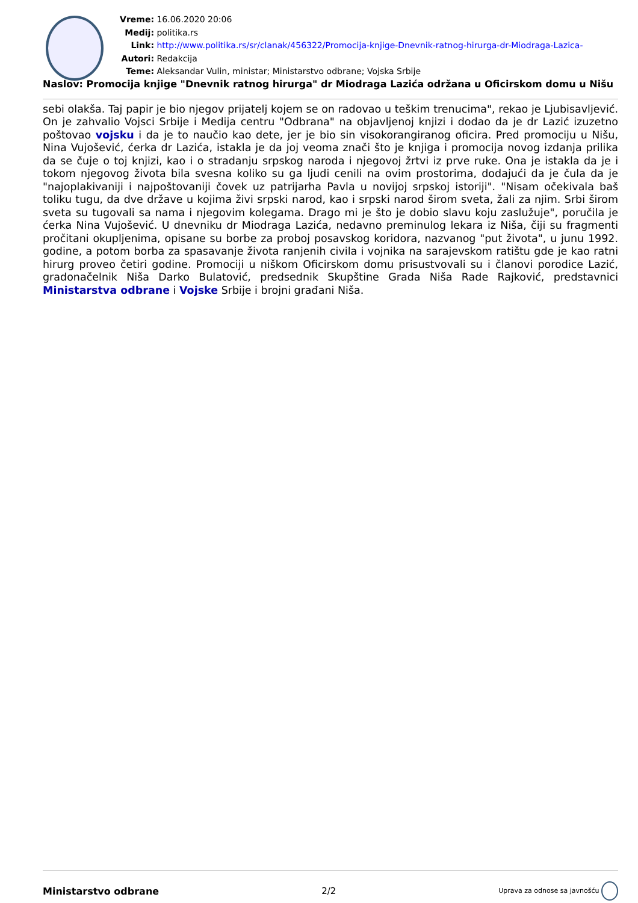Vreme: 16.06.2020 20:06
Medij: politika.rs
Link: http://www.politika.rs/sr/clanak/456322/Promocija-knjige-Dnevnik-ratnog-hirurga-dr-Miodraga-Lazica-
Autori: Redakcija
Teme: Aleksandar Vulin, ministar; Ministarstvo odbrane; Vojska Srbije
Naslov: Promocija knjige "Dnevnik ratnog hirurga" dr Miodraga Lazića održana u Oficirskom domu u Nišu
sebi olakša. Taj papir je bio njegov prijatelj kojem se on radovao u teškim trenucima", rekao je Ljubisavljević. On je zahvalio Vojsci Srbije i Medija centru "Odbrana" na objavljenoj knjizi i dodao da je dr Lazić izuzetno poštovao vojsku i da je to naučio kao dete, jer je bio sin visokorangiranog oficira. Pred promociju u Nišu, Nina Vujošević, ćerka dr Lazića, istakla je da joj veoma znači što je knjiga i promocija novog izdanja prilika da se čuje o toj knjizi, kao i o stradanju srpskog naroda i njegovoj žrtvi iz prve ruke. Ona je istakla da je i tokom njegovog života bila svesna koliko su ga ljudi cenili na ovim prostorima, dodajući da je čula da je "najoplakivaniji i najpoštovaniji čovek uz patrijarha Pavla u novijoj srpskoj istoriji". "Nisam očekivala baš toliku tugu, da dve države u kojima živi srpski narod, kao i srpski narod širom sveta, žali za njim. Srbi širom sveta su tugovali sa nama i njegovim kolegama. Drago mi je što je dobio slavu koju zaslužuje", poručila je ćerka Nina Vujošević. U dnevniku dr Miodraga Lazića, nedavno preminulog lekara iz Niša, čiji su fragmenti pročitani okupljenima, opisane su borbe za proboj posavskog koridora, nazvanog "put života", u junu 1992. godine, a potom borba za spasavanje života ranjenih civila i vojnika na sarajevskom ratištu gde je kao ratni hirurg proveo četiri godine. Promociji u niškom Oficirskom domu prisustvovali su i članovi porodice Lazić, gradonačelnik Niša Darko Bulatović, predsednik Skupštine Grada Niša Rade Rajković, predstavnici Ministarstva odbrane i Vojske Srbije i brojni građani Niša.
Ministarstvo odbrane 2/2 Uprava za odnose sa javnošću